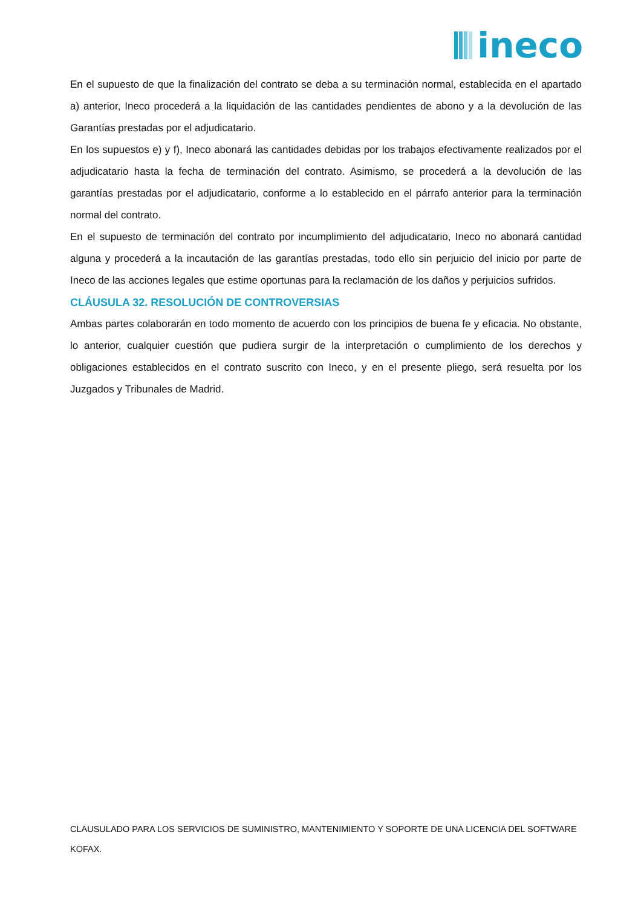ineco
En el supuesto de que la finalización del contrato se deba a su terminación normal, establecida en el apartado a) anterior, Ineco procederá a la liquidación de las cantidades pendientes de abono y a la devolución de las Garantías prestadas por el adjudicatario.
En los supuestos e) y f), Ineco abonará las cantidades debidas por los trabajos efectivamente realizados por el adjudicatario hasta la fecha de terminación del contrato. Asimismo, se procederá a la devolución de las garantías prestadas por el adjudicatario, conforme a lo establecido en el párrafo anterior para la terminación normal del contrato.
En el supuesto de terminación del contrato por incumplimiento del adjudicatario, Ineco no abonará cantidad alguna y procederá a la incautación de las garantías prestadas, todo ello sin perjuicio del inicio por parte de Ineco de las acciones legales que estime oportunas para la reclamación de los daños y perjuicios sufridos.
CLÁUSULA 32. RESOLUCIÓN DE CONTROVERSIAS
Ambas partes colaborarán en todo momento de acuerdo con los principios de buena fe y eficacia. No obstante, lo anterior, cualquier cuestión que pudiera surgir de la interpretación o cumplimiento de los derechos y obligaciones establecidos en el contrato suscrito con Ineco, y en el presente pliego, será resuelta por los Juzgados y Tribunales de Madrid.
CLAUSULADO PARA LOS SERVICIOS DE SUMINISTRO, MANTENIMIENTO Y SOPORTE DE UNA LICENCIA DEL SOFTWARE KOFAX.